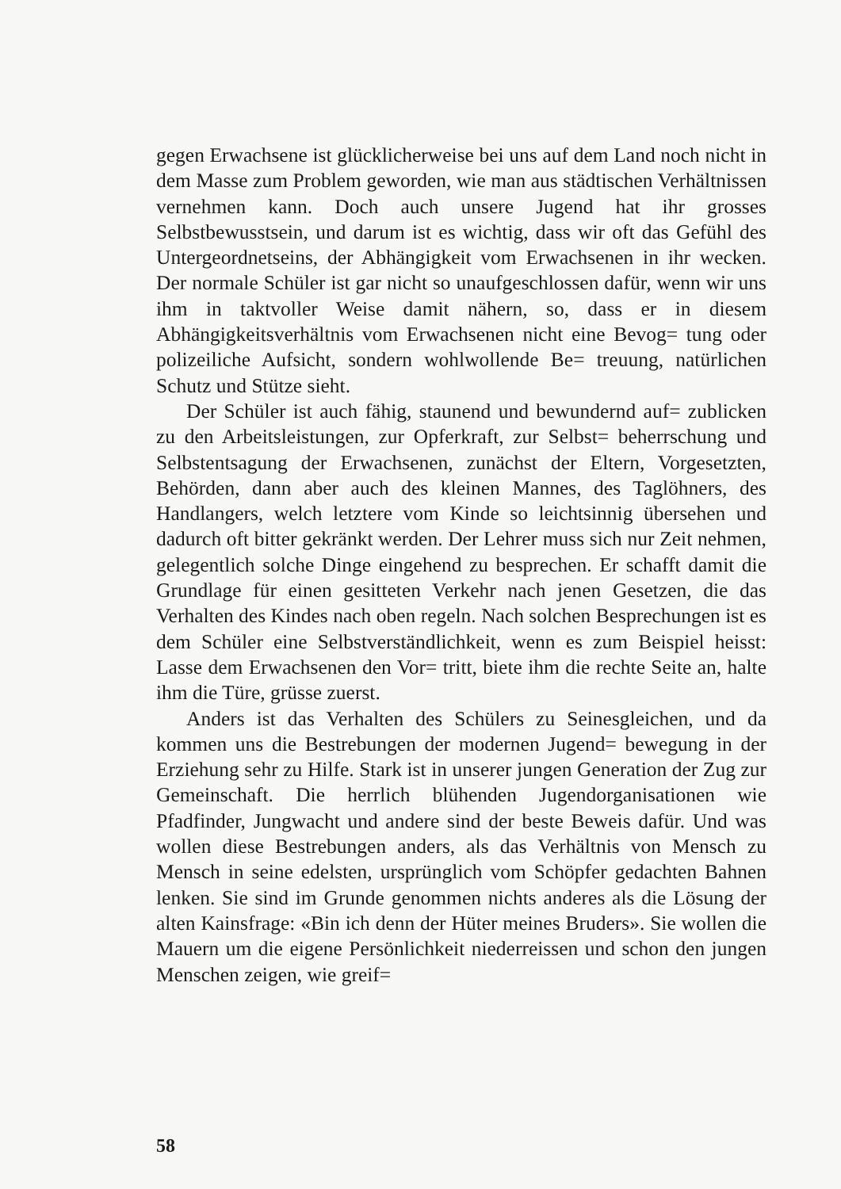gegen Erwachsene ist glücklicherweise bei uns auf dem Land noch nicht in dem Masse zum Problem geworden, wie man aus städtischen Verhältnissen vernehmen kann. Doch auch unsere Jugend hat ihr grosses Selbstbewusstsein, und darum ist es wichtig, dass wir oft das Gefühl des Untergeordnetseins, der Abhängigkeit vom Erwachsenen in ihr wecken. Der normale Schüler ist gar nicht so unaufgeschlossen dafür, wenn wir uns ihm in taktvoller Weise damit nähern, so, dass er in diesem Abhängigkeitsverhältnis vom Erwachsenen nicht eine Bevog= tung oder polizeiliche Aufsicht, sondern wohlwollende Be= treuung, natürlichen Schutz und Stütze sieht.
Der Schüler ist auch fähig, staunend und bewundernd auf= zublicken zu den Arbeitsleistungen, zur Opferkraft, zur Selbst= beherrschung und Selbstentsagung der Erwachsenen, zunächst der Eltern, Vorgesetzten, Behörden, dann aber auch des kleinen Mannes, des Taglöhners, des Handlangers, welch letztere vom Kinde so leichtsinnig übersehen und dadurch oft bitter gekränkt werden. Der Lehrer muss sich nur Zeit nehmen, gelegentlich solche Dinge eingehend zu besprechen. Er schafft damit die Grundlage für einen gesitteten Verkehr nach jenen Gesetzen, die das Verhalten des Kindes nach oben regeln. Nach solchen Besprechungen ist es dem Schüler eine Selbstverständlichkeit, wenn es zum Beispiel heisst: Lasse dem Erwachsenen den Vor= tritt, biete ihm die rechte Seite an, halte ihm die Türe, grüsse zuerst.
Anders ist das Verhalten des Schülers zu Seinesgleichen, und da kommen uns die Bestrebungen der modernen Jugend= bewegung in der Erziehung sehr zu Hilfe. Stark ist in unserer jungen Generation der Zug zur Gemeinschaft. Die herrlich blühenden Jugendorganisationen wie Pfadfinder, Jungwacht und andere sind der beste Beweis dafür. Und was wollen diese Bestrebungen anders, als das Verhältnis von Mensch zu Mensch in seine edelsten, ursprünglich vom Schöpfer gedachten Bahnen lenken. Sie sind im Grunde genommen nichts anderes als die Lösung der alten Kainsfrage: «Bin ich denn der Hüter meines Bruders». Sie wollen die Mauern um die eigene Persönlichkeit niederreissen und schon den jungen Menschen zeigen, wie greif=
58